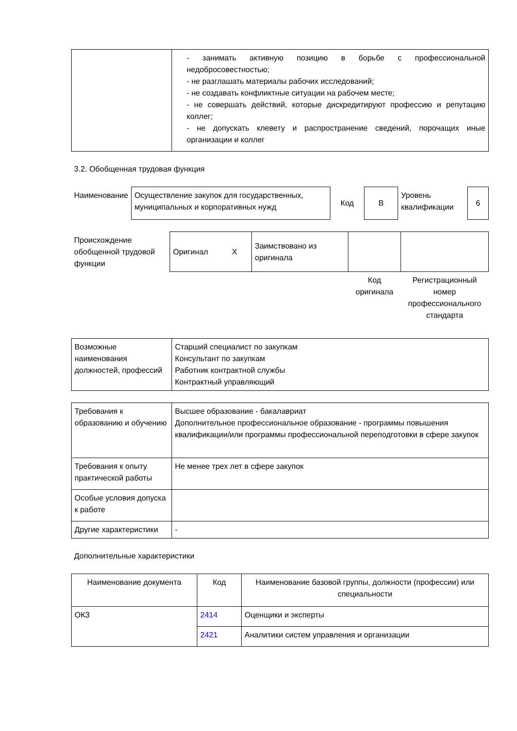| | - занимать активную позицию в борьбе с профессиональной недобросовестностью; - не разглашать материалы рабочих исследований; - не создавать конфликтные ситуации на рабочем месте; - не совершать действий, которые дискредитируют профессию и репутацию коллег; - не допускать клевету и распространение сведений, порочащих иные организации и коллег |
3.2. Обобщенная трудовая функция
| Наименование | Осуществление закупок для государственных, муниципальных и корпоративных нужд | Код | B | Уровень квалификации | 6 |
| Происхождение обобщенной трудовой функции | Оригинал X | Заимствовано из оригинала | | |
| | | | Код оригинала | Регистрационный номер профессионального стандарта |
| Возможные наименования должностей, профессий | Старший специалист по закупкам Консультант по закупкам Работник контрактной службы Контрактный управляющий |
| Требования к образованию и обучению | Высшее образование - бакалавриат Дополнительное профессиональное образование - программы повышения квалификации/или программы профессиональной переподготовки в сфере закупок |
| Требования к опыту практической работы | Не менее трех лет в сфере закупок |
| Особые условия допуска к работе | |
| Другие характеристики | - |
Дополнительные характеристики
| Наименование документа | Код | Наименование базовой группы, должности (профессии) или специальности |
| --- | --- | --- |
| ОКЗ | 2414 | Оценщики и эксперты |
| | 2421 | Аналитики систем управления и организации |